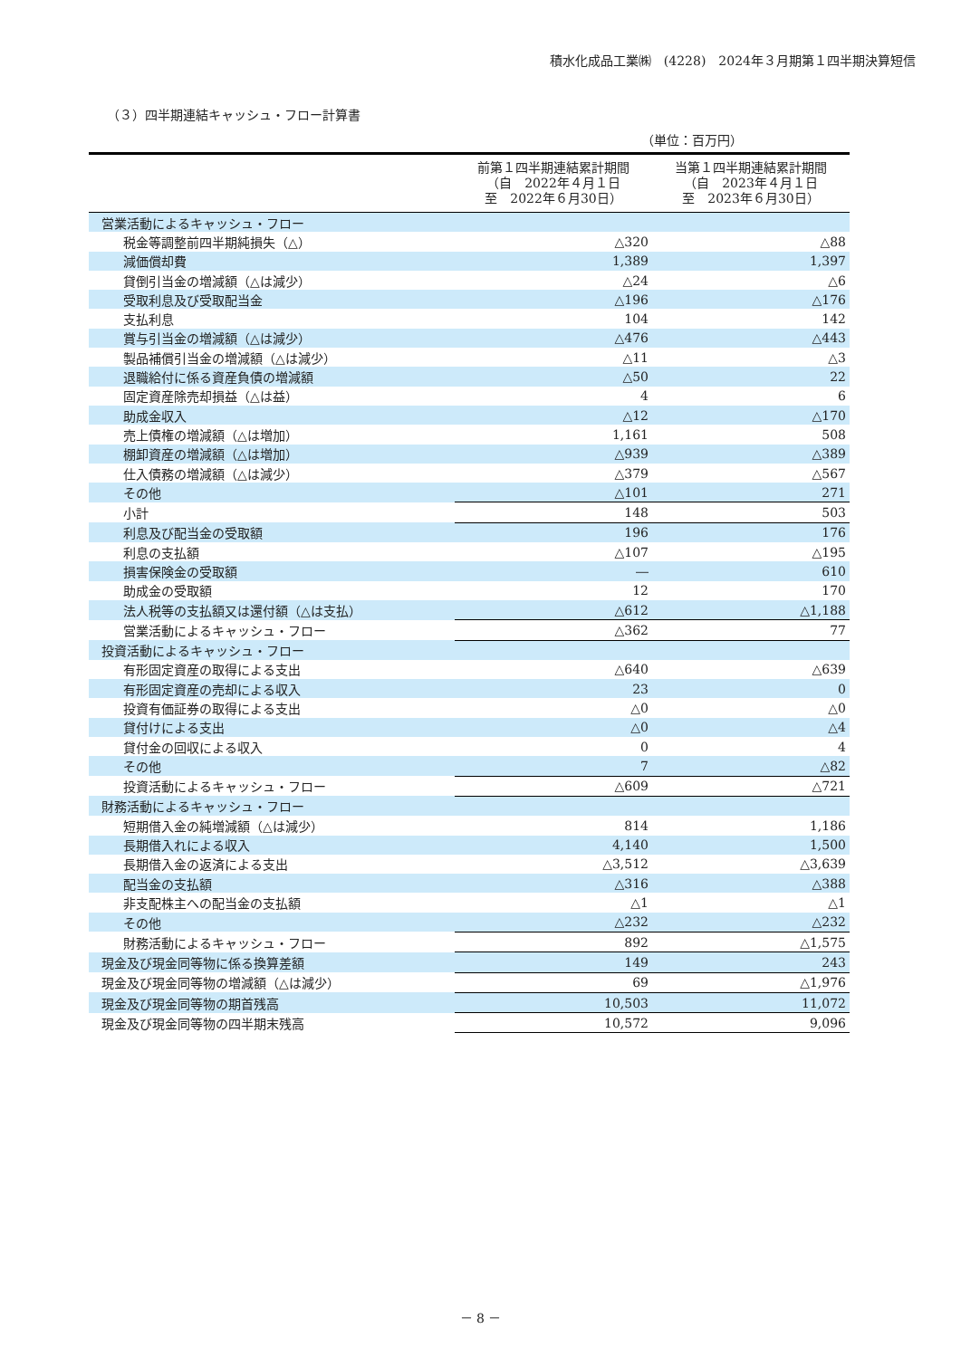積水化成品工業㈱　(4228)　2024年３月期第１四半期決算短信
（３）四半期連結キャッシュ・フロー計算書
（単位：百万円）
| | 前第１四半期連結累計期間 （自 2022年４月１日 至 2022年６月30日） | 当第１四半期連結累計期間 （自 2023年４月１日 至 2023年６月30日） |
| --- | --- | --- |
| 営業活動によるキャッシュ・フロー | | |
| 税金等調整前四半期純損失（△） | △320 | △88 |
| 減価償却費 | 1,389 | 1,397 |
| 貸倒引当金の増減額（△は減少） | △24 | △6 |
| 受取利息及び受取配当金 | △196 | △176 |
| 支払利息 | 104 | 142 |
| 賞与引当金の増減額（△は減少） | △476 | △443 |
| 製品補償引当金の増減額（△は減少） | △11 | △3 |
| 退職給付に係る資産負債の増減額 | △50 | 22 |
| 固定資産除売却損益（△は益） | 4 | 6 |
| 助成金収入 | △12 | △170 |
| 売上債権の増減額（△は増加） | 1,161 | 508 |
| 棚卸資産の増減額（△は増加） | △939 | △389 |
| 仕入債務の増減額（△は減少） | △379 | △567 |
| その他 | △101 | 271 |
| 小計 | 148 | 503 |
| 利息及び配当金の受取額 | 196 | 176 |
| 利息の支払額 | △107 | △195 |
| 損害保険金の受取額 | ― | 610 |
| 助成金の受取額 | 12 | 170 |
| 法人税等の支払額又は還付額（△は支払） | △612 | △1,188 |
| 営業活動によるキャッシュ・フロー | △362 | 77 |
| 投資活動によるキャッシュ・フロー | | |
| 有形固定資産の取得による支出 | △640 | △639 |
| 有形固定資産の売却による収入 | 23 | 0 |
| 投資有価証券の取得による支出 | △0 | △0 |
| 貸付けによる支出 | △0 | △4 |
| 貸付金の回収による収入 | 0 | 4 |
| その他 | 7 | △82 |
| 投資活動によるキャッシュ・フロー | △609 | △721 |
| 財務活動によるキャッシュ・フロー | | |
| 短期借入金の純増減額（△は減少） | 814 | 1,186 |
| 長期借入れによる収入 | 4,140 | 1,500 |
| 長期借入金の返済による支出 | △3,512 | △3,639 |
| 配当金の支払額 | △316 | △388 |
| 非支配株主への配当金の支払額 | △1 | △1 |
| その他 | △232 | △232 |
| 財務活動によるキャッシュ・フロー | 892 | △1,575 |
| 現金及び現金同等物に係る換算差額 | 149 | 243 |
| 現金及び現金同等物の増減額（△は減少） | 69 | △1,976 |
| 現金及び現金同等物の期首残高 | 10,503 | 11,072 |
| 現金及び現金同等物の四半期末残高 | 10,572 | 9,096 |
－ 8 －